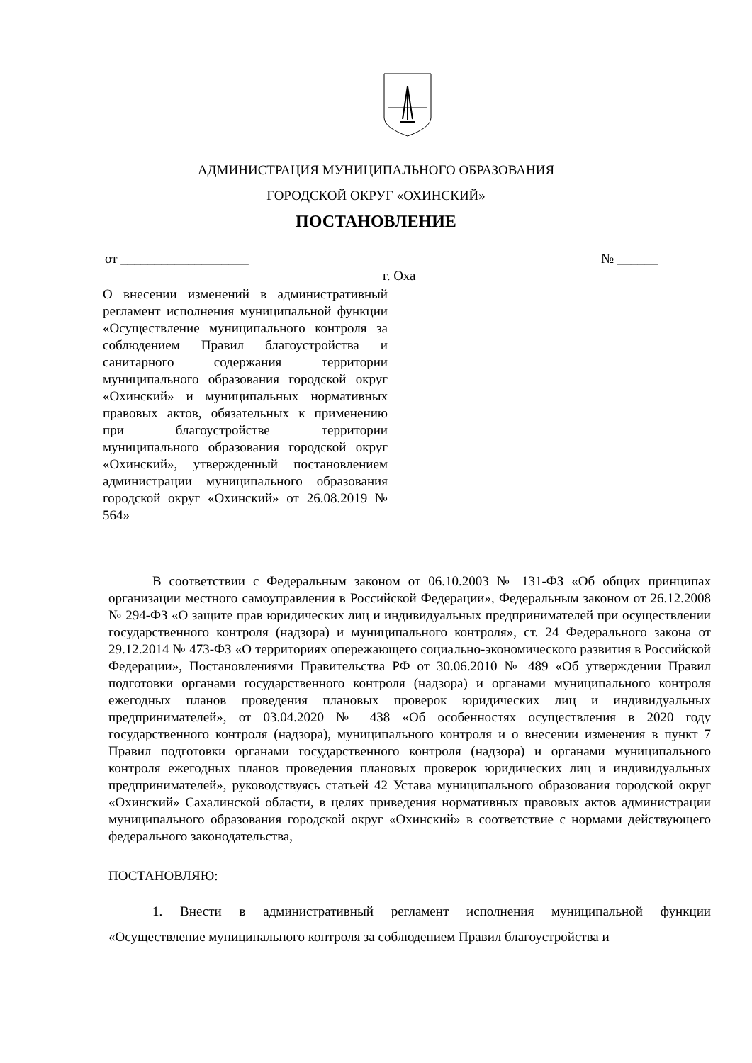АДМИНИСТРАЦИЯ МУНИЦИПАЛЬНОГО ОБРАЗОВАНИЯ
ГОРОДСКОЙ ОКРУГ «ОХИНСКИЙ»
ПОСТАНОВЛЕНИЕ
от ___________________ № ______
г. Оха
О внесении изменений в административный регламент исполнения муниципальной функции «Осуществление муниципального контроля за соблюдением Правил благоустройства и санитарного содержания территории муниципального образования городской округ «Охинский» и муниципальных нормативных правовых актов, обязательных к применению при благоустройстве территории муниципального образования городской округ «Охинский», утвержденный постановлением администрации муниципального образования городской округ «Охинский» от 26.08.2019 № 564»
В соответствии с Федеральным законом от 06.10.2003 № 131-ФЗ «Об общих принципах организации местного самоуправления в Российской Федерации», Федеральным законом от 26.12.2008 № 294-ФЗ «О защите прав юридических лиц и индивидуальных предпринимателей при осуществлении государственного контроля (надзора) и муниципального контроля», ст. 24 Федерального закона от 29.12.2014 № 473-ФЗ «О территориях опережающего социально-экономического развития в Российской Федерации», Постановлениями Правительства РФ от 30.06.2010 № 489 «Об утверждении Правил подготовки органами государственного контроля (надзора) и органами муниципального контроля ежегодных планов проведения плановых проверок юридических лиц и индивидуальных предпринимателей», от 03.04.2020 № 438 «Об особенностях осуществления в 2020 году государственного контроля (надзора), муниципального контроля и о внесении изменения в пункт 7 Правил подготовки органами государственного контроля (надзора) и органами муниципального контроля ежегодных планов проведения плановых проверок юридических лиц и индивидуальных предпринимателей», руководствуясь статьей 42 Устава муниципального образования городской округ «Охинский» Сахалинской области, в целях приведения нормативных правовых актов администрации муниципального образования городской округ «Охинский» в соответствие с нормами действующего федерального законодательства,
ПОСТАНОВЛЯЮ:
1. Внести в административный регламент исполнения муниципальной функции «Осуществление муниципального контроля за соблюдением Правил благоустройства и